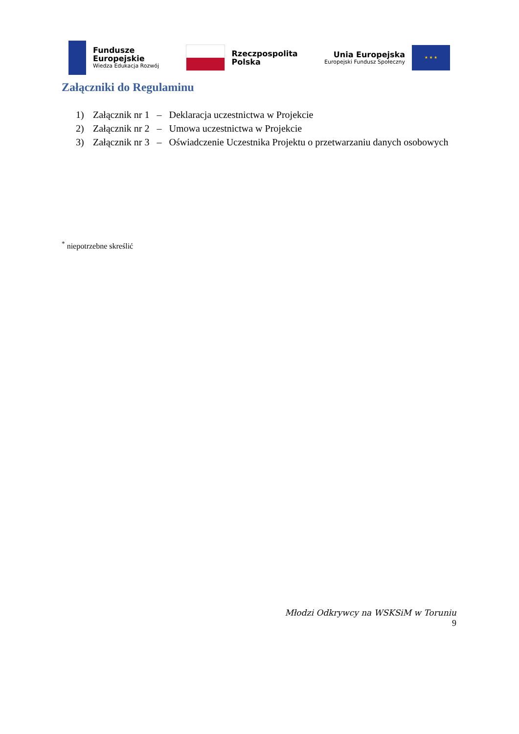Fundusze
Europejskie
Wiedza Edukacja Rozwój
Rzeczpospolita
Polska
Unia Europejska
Europejski Fundusz Społeczny
★ ★ ★
Załączniki do Regulaminu
1) Załącznik nr 1 – Deklaracja uczestnictwa w Projekcie
2) Załącznik nr 2 – Umowa uczestnictwa w Projekcie
3) Załącznik nr 3 – Oświadczenie Uczestnika Projektu o przetwarzaniu danych osobowych
<sup>*</sup> niepotrzebne skreślić
Młodzi Odkrywcy na WSKSiM w Toruniu
9